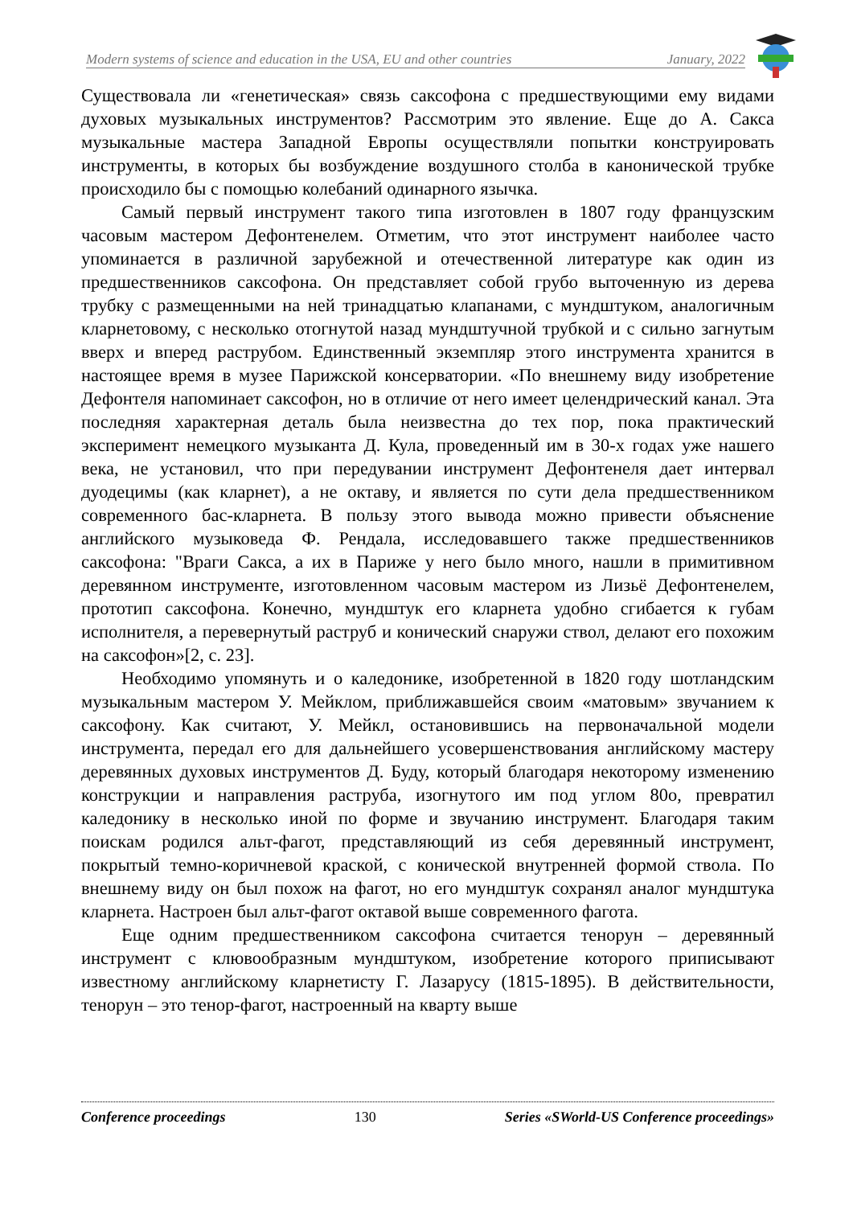Modern systems of science and education in the USA, EU and other countries January, 2022
Существовала ли «генетическая» связь саксофона с предшествующими ему видами духовых музыкальных инструментов? Рассмотрим это явление. Еще до А. Сакса музыкальные мастера Западной Европы осуществляли попытки конструировать инструменты, в которых бы возбуждение воздушного столба в канонической трубке происходило бы с помощью колебаний одинарного язычка.
Самый первый инструмент такого типа изготовлен в 1807 году французским часовым мастером Дефонтенелем. Отметим, что этот инструмент наиболее часто упоминается в различной зарубежной и отечественной литературе как один из предшественников саксофона. Он представляет собой грубо выточенную из дерева трубку с размещенными на ней тринадцатью клапанами, с мундштуком, аналогичным кларнетовому, с несколько отогнутой назад мундштучной трубкой и с сильно загнутым вверх и вперед раструбом. Единственный экземпляр этого инструмента хранится в настоящее время в музее Парижской консерватории. «По внешнему виду изобретение Дефонтеля напоминает саксофон, но в отличие от него имеет целендрический канал. Эта последняя характерная деталь была неизвестна до тех пор, пока практический эксперимент немецкого музыканта Д. Кула, проведенный им в 30-х годах уже нашего века, не установил, что при передувании инструмент Дефонтенеля дает интервал дуодецимы (как кларнет), а не октаву, и является по сути дела предшественником современного бас-кларнета. В пользу этого вывода можно привести объяснение английского музыковеда Ф. Рендала, исследовавшего также предшественников саксофона: "Враги Сакса, а их в Париже у него было много, нашли в примитивном деревянном инструменте, изготовленном часовым мастером из Лизьё Дефонтенелем, прототип саксофона. Конечно, мундштук его кларнета удобно сгибается к губам исполнителя, а перевернутый раструб и конический снаружи ствол, делают его похожим на саксофон»[2, с. 23].
Необходимо упомянуть и о каледонике, изобретенной в 1820 году шотландским музыкальным мастером У. Мейклом, приближавшейся своим «матовым» звучанием к саксофону. Как считают, У. Мейкл, остановившись на первоначальной модели инструмента, передал его для дальнейшего усовершенствования английскому мастеру деревянных духовых инструментов Д. Буду, который благодаря некоторому изменению конструкции и направления раструба, изогнутого им под углом 80о, превратил каледонику в несколько иной по форме и звучанию инструмент. Благодаря таким поискам родился альт-фагот, представляющий из себя деревянный инструмент, покрытый темно-коричневой краской, с конической внутренней формой ствола. По внешнему виду он был похож на фагот, но его мундштук сохранял аналог мундштука кларнета. Настроен был альт-фагот октавой выше современного фагота.
Еще одним предшественником саксофона считается тенорун – деревянный инструмент с клювообразным мундштуком, изобретение которого приписывают известному английскому кларнетисту Г. Лазарусу (1815-1895). В действительности, тенорун – это тенор-фагот, настроенный на кварту выше
Conference proceedings 130 Series «SWorld-US Conference proceedings»